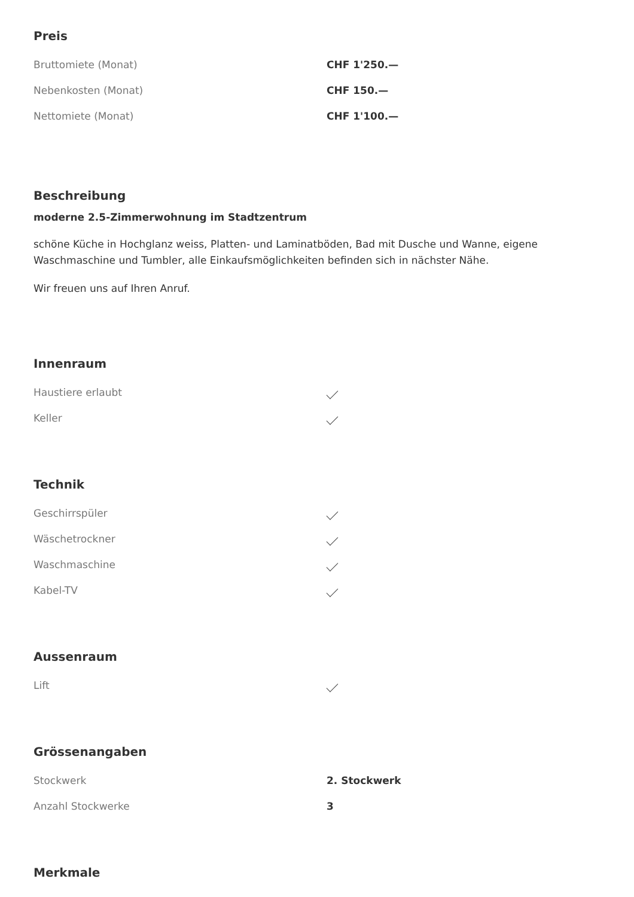Preis
| Bruttomiete (Monat) | CHF 1'250.— |
| Nebenkosten (Monat) | CHF 150.— |
| Nettomiete (Monat) | CHF 1'100.— |
Beschreibung
moderne 2.5-Zimmerwohnung im Stadtzentrum
schöne Küche in Hochglanz weiss, Platten- und Laminatböden, Bad mit Dusche und Wanne, eigene Waschmaschine und Tumbler, alle Einkaufsmöglichkeiten befinden sich in nächster Nähe.
Wir freuen uns auf Ihren Anruf.
Innenraum
| Haustiere erlaubt | |
| Keller | |
Technik
| Geschirrspüler | |
| Wäschetrockner | |
| Waschmaschine | |
| Kabel-TV | |
Aussenraum
| Lift | |
Grössenangaben
| Stockwerk | 2. Stockwerk |
| Anzahl Stockwerke | 3 |
Merkmale